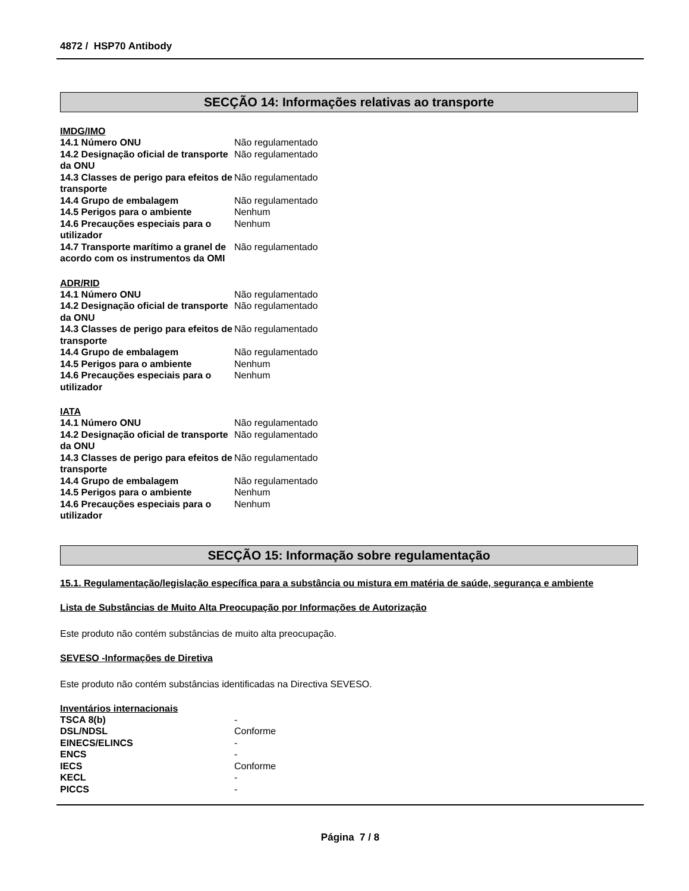4872 / HSP70 Antibody
SECÇÃO 14: Informações relativas ao transporte
IMDG/IMO
| 14.1 Número ONU | Não regulamentado |
| 14.2 Designação oficial de transporte da ONU | Não regulamentado |
| 14.3 Classes de perigo para efeitos de transporte | Não regulamentado |
| 14.4 Grupo de embalagem | Não regulamentado |
| 14.5 Perigos para o ambiente | Nenhum |
| 14.6 Precauções especiais para o utilizador | Nenhum |
| 14.7 Transporte marítimo a granel de acordo com os instrumentos da OMI | Não regulamentado |
ADR/RID
| 14.1 Número ONU | Não regulamentado |
| 14.2 Designação oficial de transporte da ONU | Não regulamentado |
| 14.3 Classes de perigo para efeitos de transporte | Não regulamentado |
| 14.4 Grupo de embalagem | Não regulamentado |
| 14.5 Perigos para o ambiente | Nenhum |
| 14.6 Precauções especiais para o utilizador | Nenhum |
IATA
| 14.1 Número ONU | Não regulamentado |
| 14.2 Designação oficial de transporte da ONU | Não regulamentado |
| 14.3 Classes de perigo para efeitos de transporte | Não regulamentado |
| 14.4 Grupo de embalagem | Não regulamentado |
| 14.5 Perigos para o ambiente | Nenhum |
| 14.6 Precauções especiais para o utilizador | Nenhum |
SECÇÃO 15: Informação sobre regulamentação
15.1. Regulamentação/legislação específica para a substância ou mistura em matéria de saúde, segurança e ambiente
Lista de Substâncias de Muito Alta Preocupação por Informações de Autorização
Este produto não contém substâncias de muito alta preocupação.
SEVESO -Informações de Diretiva
Este produto não contém substâncias identificadas na Directiva SEVESO.
Inventários internacionais
| TSCA 8(b) | - |
| DSL/NDSL | Conforme |
| EINECS/ELINCS | - |
| ENCS | - |
| IECS | Conforme |
| KECL | - |
| PICCS | - |
Página 7 / 8